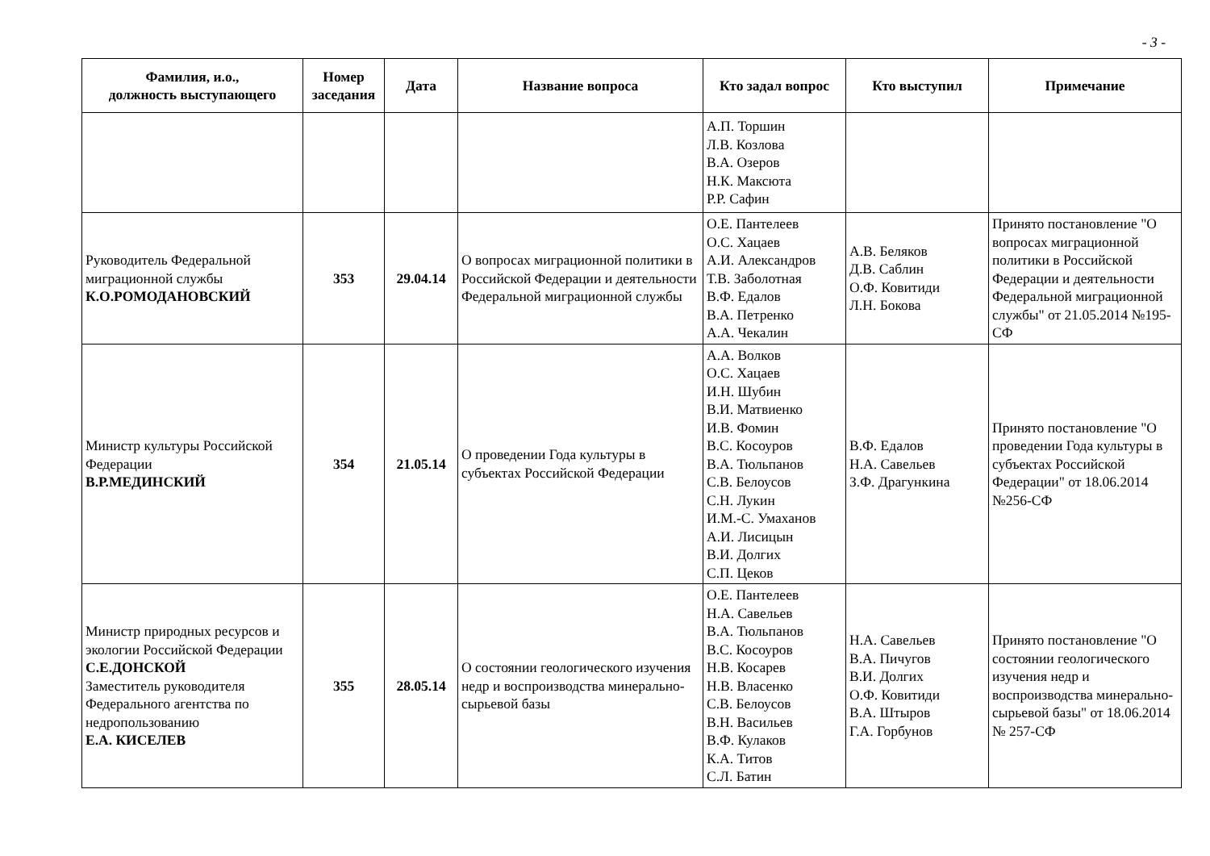- 3 -
| Фамилия, и.о., должность выступающего | Номер заседания | Дата | Название вопроса | Кто задал вопрос | Кто выступил | Примечание |
| --- | --- | --- | --- | --- | --- | --- |
| | | | | А.П. Торшин Л.В. Козлова В.А. Озеров Н.К. Максюта Р.Р. Сафин | | |
| Руководитель Федеральной миграционной службы К.О.РОМОДАНОВСКИЙ | 353 | 29.04.14 | О вопросах миграционной политики в Российской Федерации и деятельности Федеральной миграционной службы | О.Е. Пантелеев О.С. Хацаев А.И. Александров Т.В. Заболотная В.Ф. Едалов В.А. Петренко А.А. Чекалин | А.В. Беляков Д.В. Саблин О.Ф. Ковитиди Л.Н. Бокова | Принято постановление "О вопросах миграционной политики в Российской Федерации и деятельности Федеральной миграционной службы" от 21.05.2014 №195-СФ |
| Министр культуры Российской Федерации В.Р.МЕДИНСКИЙ | 354 | 21.05.14 | О проведении Года культуры в субъектах Российской Федерации | А.А. Волков О.С. Хацаев И.Н. Шубин В.И. Матвиенко И.В. Фомин В.С. Косоуров В.А. Тюльпанов С.В. Белоусов С.Н. Лукин И.М.-С. Умаханов А.И. Лисицын В.И. Долгих С.П. Цеков | В.Ф. Едалов Н.А. Савельев З.Ф. Драгункина | Принято постановление "О проведении Года культуры в субъектах Российской Федерации" от 18.06.2014 №256-СФ |
| Министр природных ресурсов и экологии Российской Федерации С.Е.ДОНСКОЙ Заместитель руководителя Федерального агентства по недропользованию Е.А. КИСЕЛЕВ | 355 | 28.05.14 | О состоянии геологического изучения недр и воспроизводства минерально-сырьевой базы | О.Е. Пантелеев Н.А. Савельев В.А. Тюльпанов В.С. Косоуров Н.В. Косарев Н.В. Власенко С.В. Белоусов В.Н. Васильев В.Ф. Кулаков К.А. Титов С.Л. Батин | Н.А. Савельев В.А. Пичугов В.И. Долгих О.Ф. Ковитиди В.А. Штыров Г.А. Горбунов | Принято постановление "О состоянии геологического изучения недр и воспроизводства минерально-сырьевой базы" от 18.06.2014 № 257-СФ |